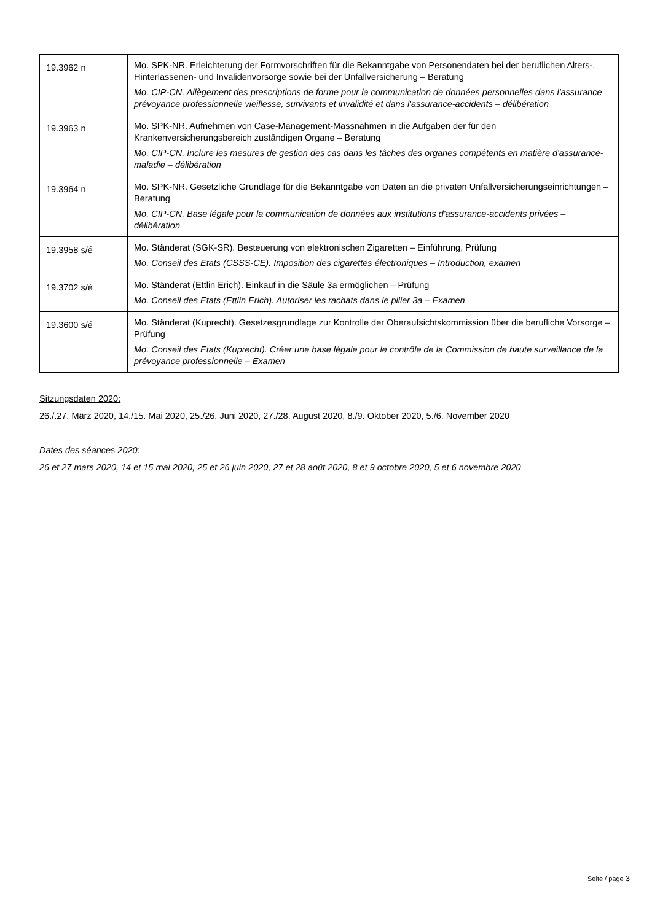| 19.3962 n | Mo. SPK-NR. Erleichterung der Formvorschriften für die Bekanntgabe von Personendaten bei der beruflichen Alters-, Hinterlassenen- und Invalidenvorsorge sowie bei der Unfallversicherung – Beratung Mo. CIP-CN. Allègement des prescriptions de forme pour la communication de données personnelles dans l'assurance prévoyance professionnelle vieillesse, survivants et invalidité et dans l'assurance-accidents – délibération |
| 19.3963 n | Mo. SPK-NR. Aufnehmen von Case-Management-Massnahmen in die Aufgaben der für den Krankenversicherungsbereich zuständigen Organe – Beratung Mo. CIP-CN. Inclure les mesures de gestion des cas dans les tâches des organes compétents en matière d'assurance-maladie – délibération |
| 19.3964 n | Mo. SPK-NR. Gesetzliche Grundlage für die Bekanntgabe von Daten an die privaten Unfallversicherungseinrichtungen – Beratung Mo. CIP-CN. Base légale pour la communication de données aux institutions d'assurance-accidents privées – délibération |
| 19.3958 s/é | Mo. Ständerat (SGK-SR). Besteuerung von elektronischen Zigaretten – Einführung, Prüfung Mo. Conseil des Etats (CSSS-CE). Imposition des cigarettes électroniques – Introduction, examen |
| 19.3702 s/é | Mo. Ständerat (Ettlin Erich). Einkauf in die Säule 3a ermöglichen – Prüfung Mo. Conseil des Etats (Ettlin Erich). Autoriser les rachats dans le pilier 3a – Examen |
| 19.3600 s/é | Mo. Ständerat (Kuprecht). Gesetzesgrundlage zur Kontrolle der Oberaufsichtskommission über die berufliche Vorsorge – Prüfung Mo. Conseil des Etats (Kuprecht). Créer une base légale pour le contrôle de la Commission de haute surveillance de la prévoyance professionnelle – Examen |
Sitzungsdaten 2020:
26./.27. März 2020, 14./15. Mai 2020, 25./26. Juni 2020, 27./28. August 2020, 8./9. Oktober 2020, 5./6. November 2020
Dates des séances 2020:
26 et 27 mars 2020, 14 et 15 mai 2020, 25 et 26 juin 2020, 27 et 28 août 2020, 8 et 9 octobre 2020, 5 et 6 novembre 2020
Seite / page 3